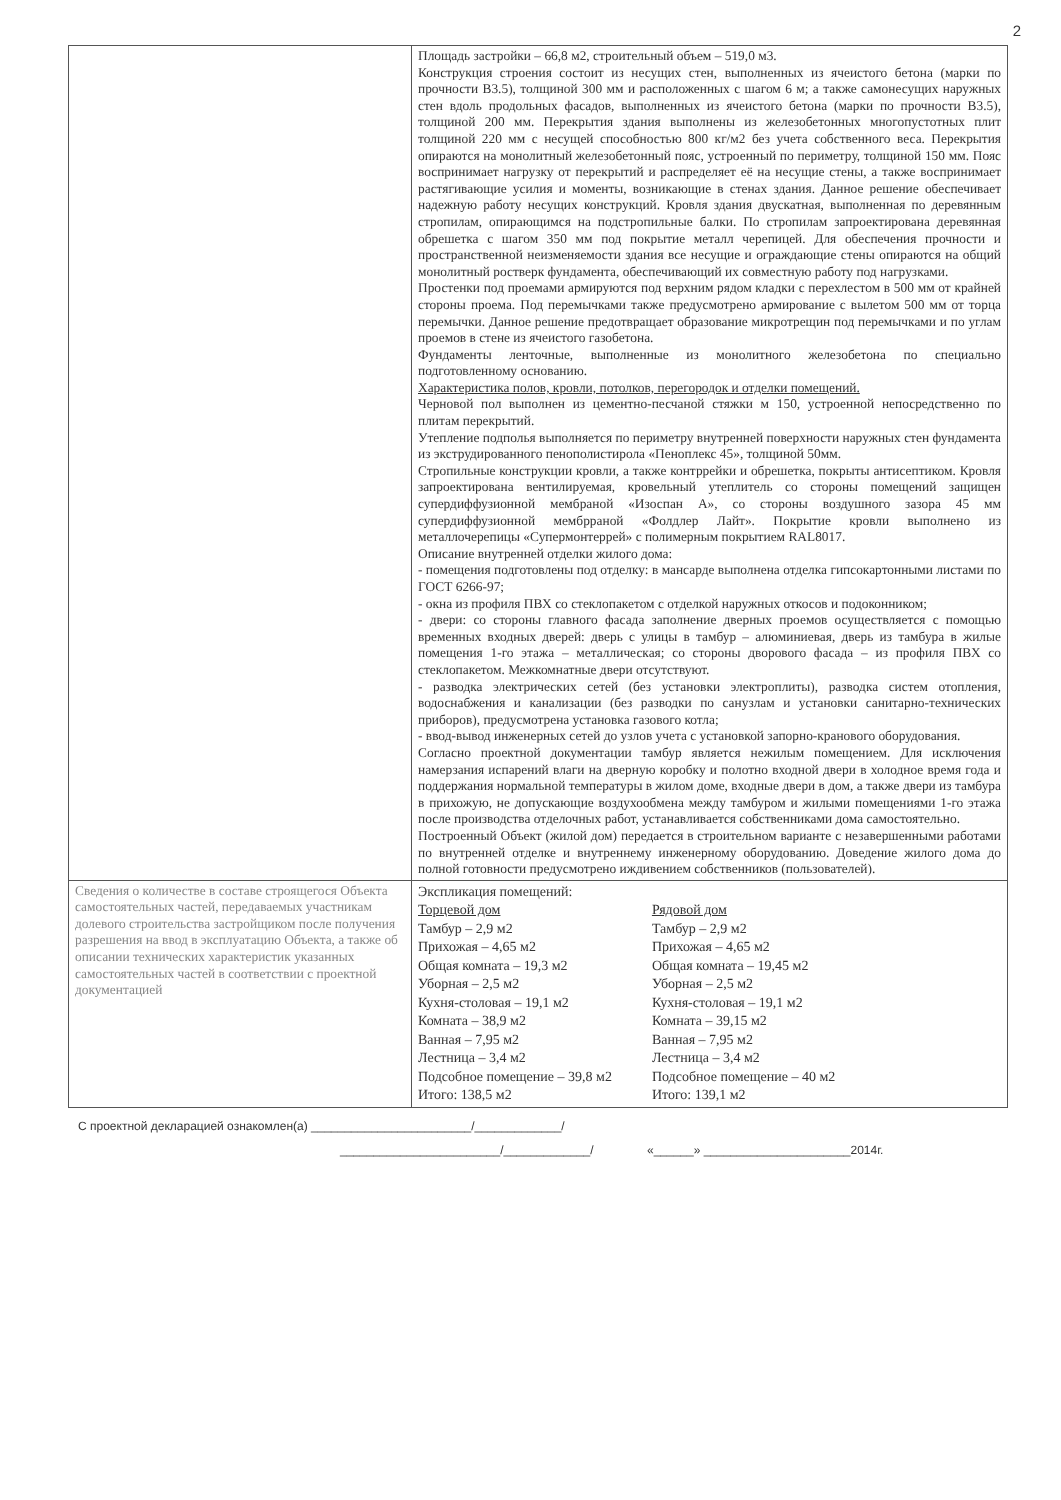2
| | Площадь застройки – 66,8 м2, строительный объем – 519,0 м3. Конструкция строения состоит из несущих стен, выполненных из ячеистого бетона (марки по прочности В3.5), толщиной 300 мм и расположенных с шагом 6 м; а также самонесущих наружных стен вдоль продольных фасадов, выполненных из ячеистого бетона (марки по прочности В3.5), толщиной 200 мм. Перекрытия здания выполнены из железобетонных многопустотных плит толщиной 220 мм с несущей способностью 800 кг/м2 без учета собственного веса. Перекрытия опираются на монолитный железобетонный пояс, устроенный по периметру, толщиной 150 мм. Пояс воспринимает нагрузку от перекрытий и распределяет её на несущие стены, а также воспринимает растягивающие усилия и моменты, возникающие в стенах здания. Данное решение обеспечивает надежную работу несущих конструкций. Кровля здания двускатная, выполненная по деревянным стропилам, опирающимся на подстропильные балки. По стропилам запроектирована деревянная обрешетка с шагом 350 мм под покрытие металл черепицей. Для обеспечения прочности и пространственной неизменяемости здания все несущие и ограждающие стены опираются на общий монолитный ростверк фундамента, обеспечивающий их совместную работу под нагрузками. Простенки под проемами армируются под верхним рядом кладки с перехлестом в 500 мм от крайней стороны проема. Под перемычками также предусмотрено армирование с вылетом 500 мм от торца перемычки. Данное решение предотвращает образование микротрещин под перемычками и по углам проемов в стене из ячеистого газобетона. Фундаменты ленточные, выполненные из монолитного железобетона по специально подготовленному основанию. Характеристика полов, кровли, потолков, перегородок и отделки помещений. Черновой пол выполнен из цементно-песчаной стяжки м 150, устроенной непосредственно по плитам перекрытий. Утепление подполья выполняется по периметру внутренней поверхности наружных стен фундамента из экструдированного пенополистирола «Пеноплекс 45», толщиной 50мм. Стропильные конструкции кровли, а также контррейки и обрешетка, покрыты антисептиком. Кровля запроектирована вентилируемая, кровельный утеплитель со стороны помещений защищен супердиффузионной мембраной «Изоспан А», со стороны воздушного зазора 45 мм супердиффузионной мембрраной «Фолдлер Лайт». Покрытие кровли выполнено из металлочерепицы «Супермонтеррей» с полимерным покрытием RAL8017. Описание внутренней отделки жилого дома: - помещения подготовлены под отделку: в мансарде выполнена отделка гипсокартонными листами по ГОСТ 6266-97; - окна из профиля ПВХ со стеклопакетом с отделкой наружных откосов и подоконником; - двери: со стороны главного фасада заполнение дверных проемов осуществляется с помощью временных входных дверей: дверь с улицы в тамбур – алюминиевая, дверь из тамбура в жилые помещения 1-го этажа – металлическая; со стороны дворового фасада – из профиля ПВХ со стеклопакетом. Межкомнатные двери отсутствуют. - разводка электрических сетей (без установки электроплиты), разводка систем отопления, водоснабжения и канализации (без разводки по санузлам и установки санитарно-технических приборов), предусмотрена установка газового котла; - ввод-вывод инженерных сетей до узлов учета с установкой запорно-кранового оборудования. Согласно проектной документации тамбур является нежилым помещением. Для исключения намерзания испарений влаги на дверную коробку и полотно входной двери в холодное время года и поддержания нормальной температуры в жилом доме, входные двери в дом, а также двери из тамбура в прихожую, не допускающие воздухообмена между тамбуром и жилыми помещениями 1-го этажа после производства отделочных работ, устанавливается собственниками дома самостоятельно. Построенный Объект (жилой дом) передается в строительном варианте с незавершенными работами по внутренней отделке и внутреннему инженерному оборудованию. Доведение жилого дома до полной готовности предусмотрено иждивением собственников (пользователей). |
| Сведения о количестве в составе строящегося Объекта самостоятельных частей, передаваемых участникам долевого строительства застройщиком после получения разрешения на ввод в эксплуатацию Объекта, а также об описании технических характеристик указанных самостоятельных частей в соответствии с проектной документацией | Экспликация помещений: Торцевой дом Тамбур – 2,9 м2 Прихожая – 4,65 м2 Общая комната – 19,3 м2 Уборная – 2,5 м2 Кухня-столовая – 19,1 м2 Комната – 38,9 м2 Ванная – 7,95 м2 Лестница – 3,4 м2 Подсобное помещение – 39,8 м2 Итого: 138,5 м2 Рядовой дом Тамбур – 2,9 м2 Прихожая – 4,65 м2 Общая комната – 19,45 м2 Уборная – 2,5 м2 Кухня-столовая – 19,1 м2 Комната – 39,15 м2 Ванная – 7,95 м2 Лестница – 3,4 м2 Подсобное помещение – 40 м2 Итого: 139,1 м2 |
С проектной декларацией ознакомлен(а) ________________________/_____________/
________________________/_____________/ «______» ______________________2014г.